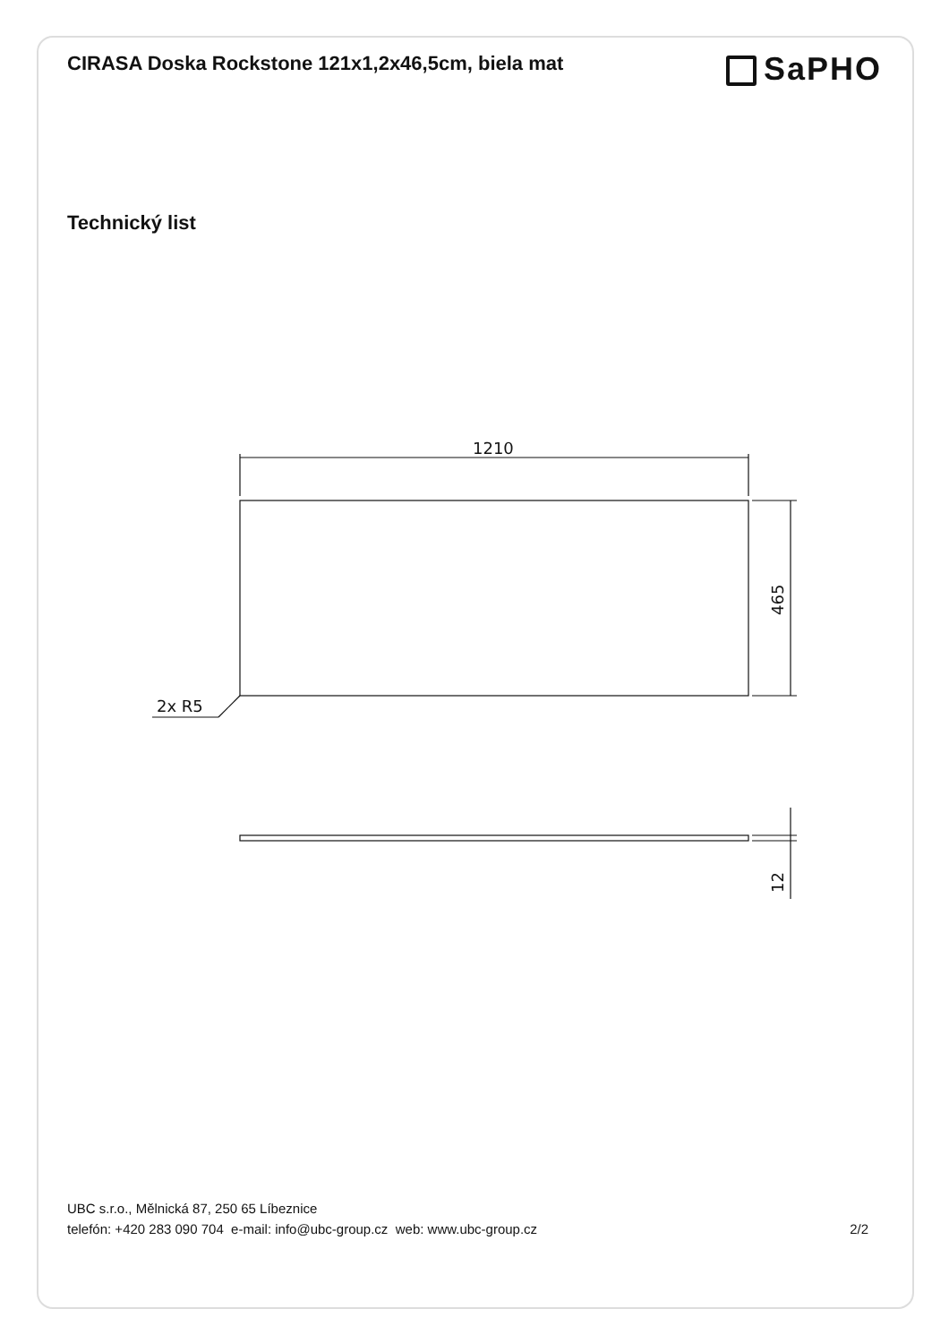CIRASA Doska Rockstone 121x1,2x46,5cm, biela mat
SaPHO
Technický list
1210
2x R5
465
12
UBC s.r.o., Mělnická 87, 250 65 Líbeznice
telefón: +420 283 090 704 e-mail: info@ubc-group.cz web: www.ubc-group.cz 2/2